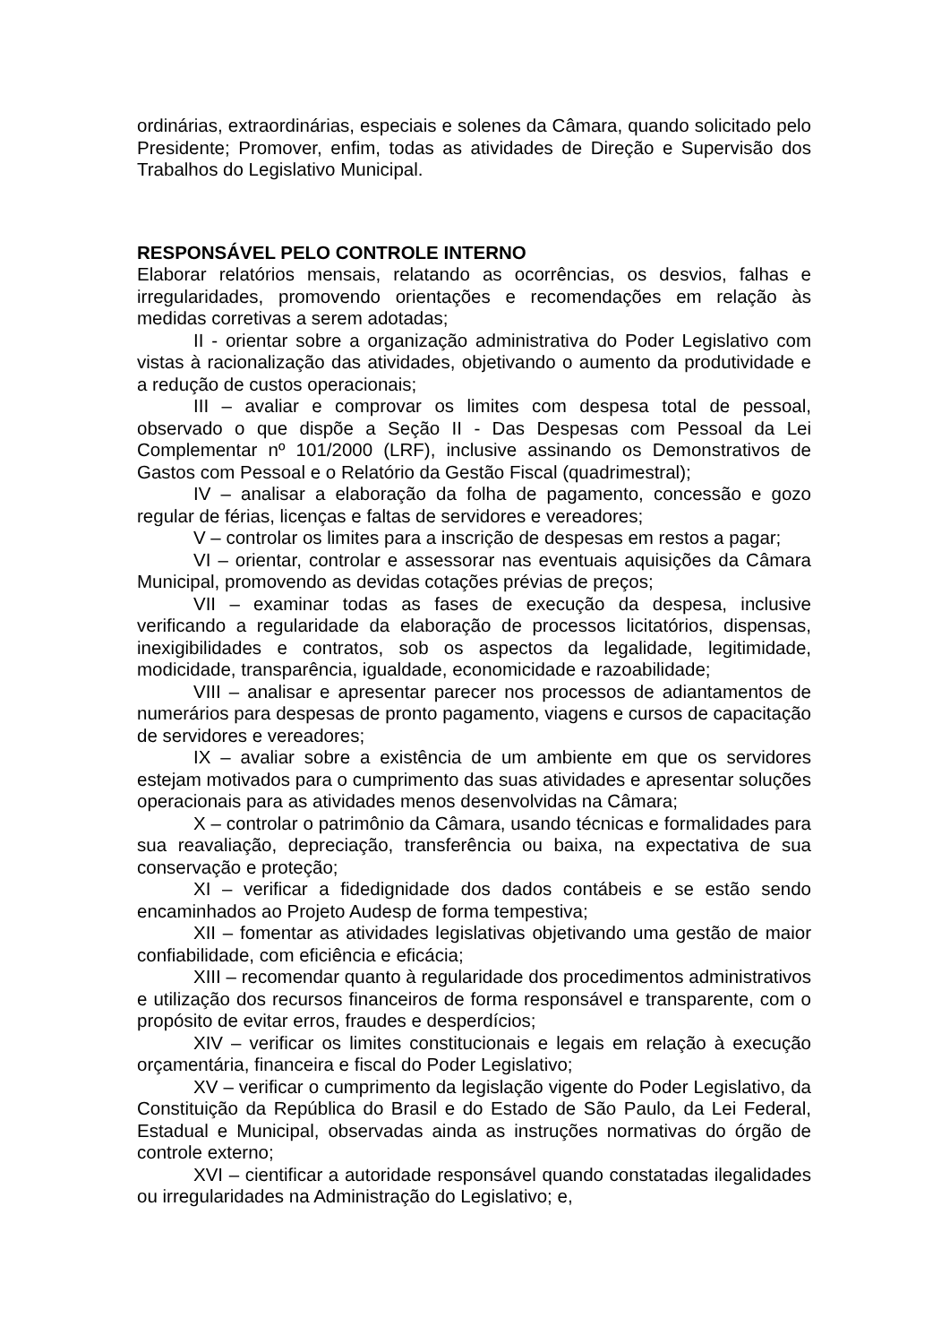ordinárias, extraordinárias, especiais e solenes da Câmara, quando solicitado pelo Presidente; Promover, enfim, todas as atividades de Direção e Supervisão dos Trabalhos do Legislativo Municipal.
RESPONSÁVEL PELO CONTROLE INTERNO
Elaborar relatórios mensais, relatando as ocorrências, os desvios, falhas e irregularidades, promovendo orientações e recomendações em relação às medidas corretivas a serem adotadas;
II - orientar sobre a organização administrativa do Poder Legislativo com vistas à racionalização das atividades, objetivando o aumento da produtividade e a redução de custos operacionais;
III – avaliar e comprovar os limites com despesa total de pessoal, observado o que dispõe a Seção II - Das Despesas com Pessoal da Lei Complementar nº 101/2000 (LRF), inclusive assinando os Demonstrativos de Gastos com Pessoal e o Relatório da Gestão Fiscal (quadrimestral);
IV – analisar a elaboração da folha de pagamento, concessão e gozo regular de férias, licenças e faltas de servidores e vereadores;
V – controlar os limites para a inscrição de despesas em restos a pagar;
VI – orientar, controlar e assessorar nas eventuais aquisições da Câmara Municipal, promovendo as devidas cotações prévias de preços;
VII – examinar todas as fases de execução da despesa, inclusive verificando a regularidade da elaboração de processos licitatórios, dispensas, inexigibilidades e contratos, sob os aspectos da legalidade, legitimidade, modicidade, transparência, igualdade, economicidade e razoabilidade;
VIII – analisar e apresentar parecer nos processos de adiantamentos de numerários para despesas de pronto pagamento, viagens e cursos de capacitação de servidores e vereadores;
IX – avaliar sobre a existência de um ambiente em que os servidores estejam motivados para o cumprimento das suas atividades e apresentar soluções operacionais para as atividades menos desenvolvidas na Câmara;
X – controlar o patrimônio da Câmara, usando técnicas e formalidades para sua reavaliação, depreciação, transferência ou baixa, na expectativa de sua conservação e proteção;
XI – verificar a fidedignidade dos dados contábeis e se estão sendo encaminhados ao Projeto Audesp de forma tempestiva;
XII – fomentar as atividades legislativas objetivando uma gestão de maior confiabilidade, com eficiência e eficácia;
XIII – recomendar quanto à regularidade dos procedimentos administrativos e utilização dos recursos financeiros de forma responsável e transparente, com o propósito de evitar erros, fraudes e desperdícios;
XIV – verificar os limites constitucionais e legais em relação à execução orçamentária, financeira e fiscal do Poder Legislativo;
XV – verificar o cumprimento da legislação vigente do Poder Legislativo, da Constituição da República do Brasil e do Estado de São Paulo, da Lei Federal, Estadual e Municipal, observadas ainda as instruções normativas do órgão de controle externo;
XVI – cientificar a autoridade responsável quando constatadas ilegalidades ou irregularidades na Administração do Legislativo; e,